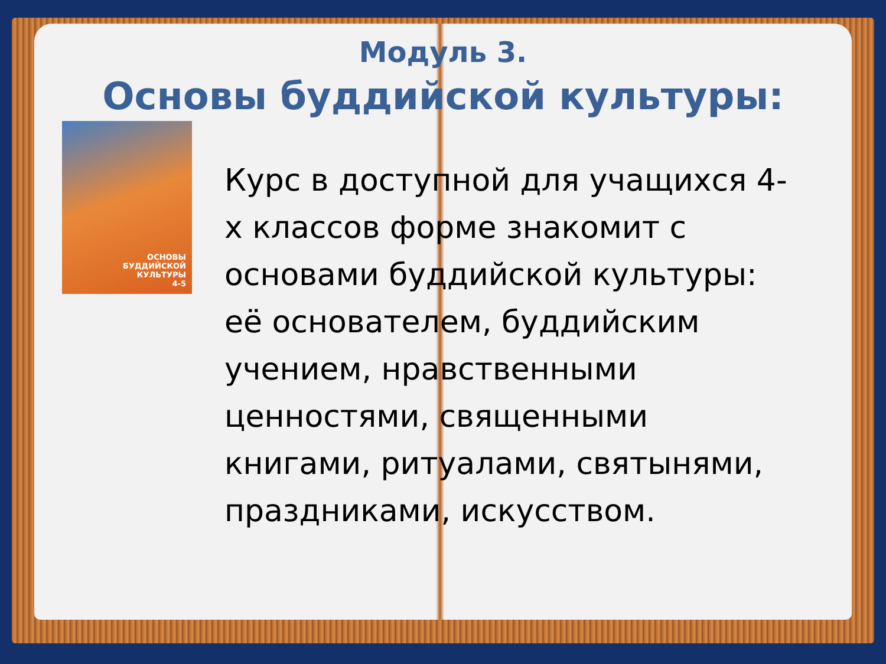Модуль 3.
Основы буддийской культуры:
ОСНОВЫ
БУДДИЙСКОЙ
КУЛЬТУРЫ
4-5
Курс в доступной для учащихся 4-х классов форме знакомит с основами буддийской культуры: её основателем, буддийским учением, нравственными ценностями, священными книгами, ритуалами, святынями, праздниками, искусством.